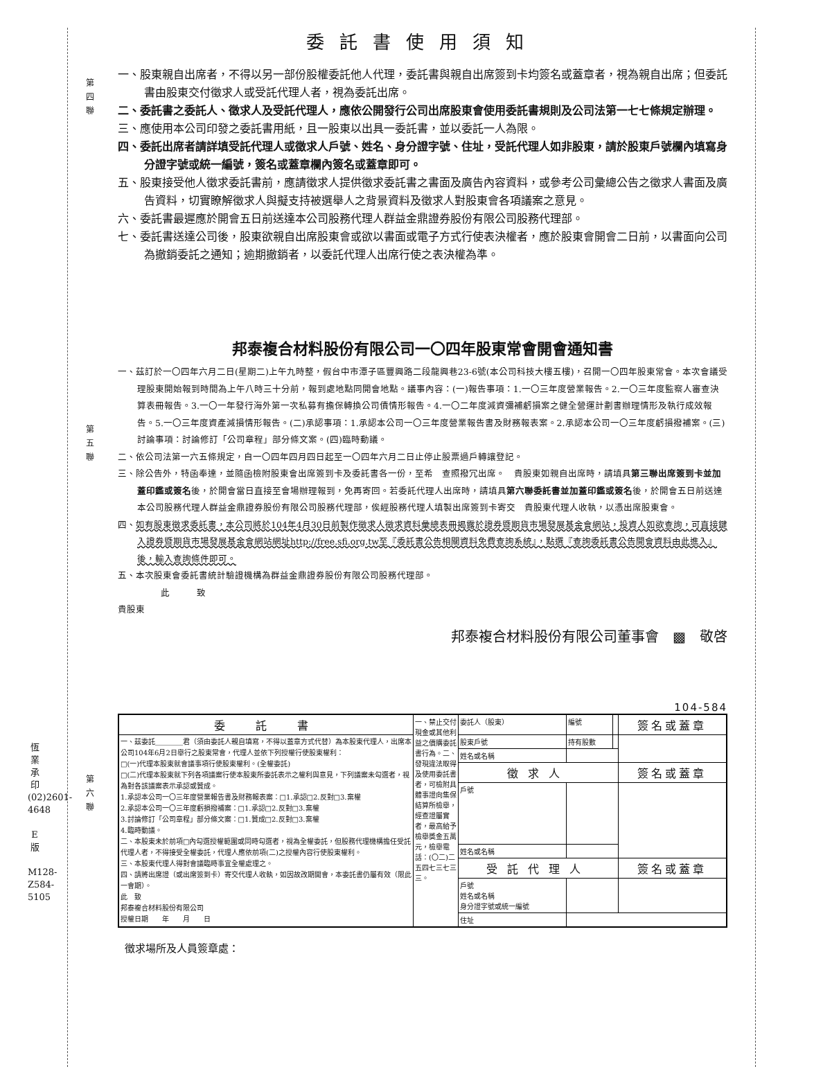第
四
聯
第
五
聯
第
六
聯
委託書使用須知
一、股東親自出席者，不得以另一部份股權委託他人代理，委託書與親自出席簽到卡均簽名或蓋章者，視為親自出席；但委託書由股東交付徵求人或受託代理人者，視為委託出席。
二、委託書之委託人、徵求人及受託代理人，應依公開發行公司出席股東會使用委託書規則及公司法第一七七條規定辦理。
三、應使用本公司印發之委託書用紙，且一股東以出具一委託書，並以委託一人為限。
四、委託出席者請詳填受託代理人或徵求人戶號、姓名、身分證字號、住址，受託代理人如非股東，請於股東戶號欄內填寫身分證字號或統一編號，簽名或蓋章欄內簽名或蓋章即可。
五、股東接受他人徵求委託書前，應請徵求人提供徵求委託書之書面及廣告內容資料，或參考公司彙總公告之徵求人書面及廣告資料，切實瞭解徵求人與擬支持被選舉人之背景資料及徵求人對股東會各項議案之意見。
六、委託書最遲應於開會五日前送達本公司股務代理人群益金鼎證券股份有限公司股務代理部。
七、委託書送達公司後，股東欲親自出席股東會或欲以書面或電子方式行使表決權者，應於股東會開會二日前，以書面向公司為撤銷委託之通知；逾期撤銷者，以委託代理人出席行使之表決權為準。
邦泰複合材料股份有限公司一〇四年股東常會開會通知書
一、茲訂於一〇四年六月二日(星期二)上午九時整，假台中市潭子區豐興路二段龍興巷23-6號(本公司科技大樓五樓)，召開一〇四年股東常會。本次會議受理股東開始報到時間為上午八時三十分前，報到處地點同開會地點。議事內容：(一)報告事項：1.一〇三年度營業報告。2.一〇三年度監察人審查決算表冊報告。3.一〇一年發行海外第一次私募有擔保轉換公司債情形報告。4.一〇二年度減資彌補虧損案之健全營運計劃書辦理情形及執行成效報告。5.一〇三年度資產減損情形報告。(二)承認事項：1.承認本公司一〇三年度營業報告書及財務報表案。2.承認本公司一〇三年度虧損撥補案。(三)討論事項：討論修訂「公司章程」部分條文案。(四)臨時動議。
二、依公司法第一六五條規定，自一〇四年四月四日起至一〇四年六月二日止停止股票過戶轉讓登記。
三、除公告外，特函奉達，並隨函檢附股東會出席簽到卡及委託書各一份，至希　查照撥冗出席。　貴股東如親自出席時，請填具第三聯出席簽到卡並加蓋印鑑或簽名後，於開會當日直接至會場辦理報到，免再寄回。若委託代理人出席時，請填具第六聯委託書並加蓋印鑑或簽名後，於開會五日前送達本公司股務代理人群益金鼎證券股份有限公司股務代理部，俟經股務代理人填製出席簽到卡寄交　貴股東代理人收執，以憑出席股東會。
四、如有股東徵求委託書，本公司將於104年4月30日前製作徵求人徵求資料彙總表冊揭露於證券暨期貨市場發展基金會網站，投資人如欲查詢，可直接鍵入證券暨期貨市場發展基金會網站網址http://free.sfi.org.tw至『委託書公告相關資料免費查詢系統』，點選『查詢委託書公告開會資料由此進入』後，輸入查詢條件即可。
五、本次股東會委託書統計驗證機構為群益金鼎證券股份有限公司股務代理部。
此　　　致
貴股東
邦泰複合材料股份有限公司董事會　▩　敬啓
104-584
| 委 託 書 | 一、禁止交付現金或其他利益之價購委託書行為。二、發現違法取得及使用委託書者，可檢附具體事證向集保結算所檢舉，經查證屬實者，最高給予檢舉獎金五萬元，檢舉電話：(〇二)二五四七三七三三。 | 委託人（股東） | 編號 | | 簽名或蓋章 |
| 一、茲委託＿＿＿＿君（須由委託人親自填寫，不得以蓋章方式代替）為本股東代理人，出席本公司104年6月2日舉行之股東常會，代理人並依下列授權行使股東權利： □(一)代理本股東就會議事項行使股東權利。(全權委託) □(二)代理本股東就下列各項議案行使本股東所委託表示之權利與意見，下列議案未勾選者，視為對各該議案表示承認或贊成。 1.承認本公司一〇三年度營業報告書及財務報表案：□1.承認□2.反對□3.棄權 2.承認本公司一〇三年度虧損撥補案：□1.承認□2.反對□3.棄權 3.討論修訂「公司章程」部分條文案：□1.贊成□2.反對□3.棄權 4.臨時動議。 二、本股東未於前項□內勾選授權範圍或同時勾選者，視為全權委託，但股務代理機構擔任受託代理人者，不得接受全權委託，代理人應依前項(二)之授權內容行使股東權利。 三、本股東代理人得對會議臨時事宜全權處理之。 四、請將出席證（或出席簽到卡）寄交代理人收執，如因故改期開會，本委託書仍屬有效（限此一會期）。 此 致 邦泰複合材料股份有限公司 授權日期 年 月 日 | | 股東戶號 | 持有股數 | | |
| | | 姓名或名稱 | | | |
| | | 徵求人 | | | 簽名或蓋章 |
| | | 戶號 | | | |
| | | 姓名或名稱 | | | |
| | | 受託代理人 | | | 簽名或蓋章 |
| | | 戶號 姓名或名稱 身分證字號或統一編號 | | | |
| | | 住址 | | | |
徵求場所及人員簽章處：
恆業承印 (02)2601-4648
E版
M128-Z584-5105